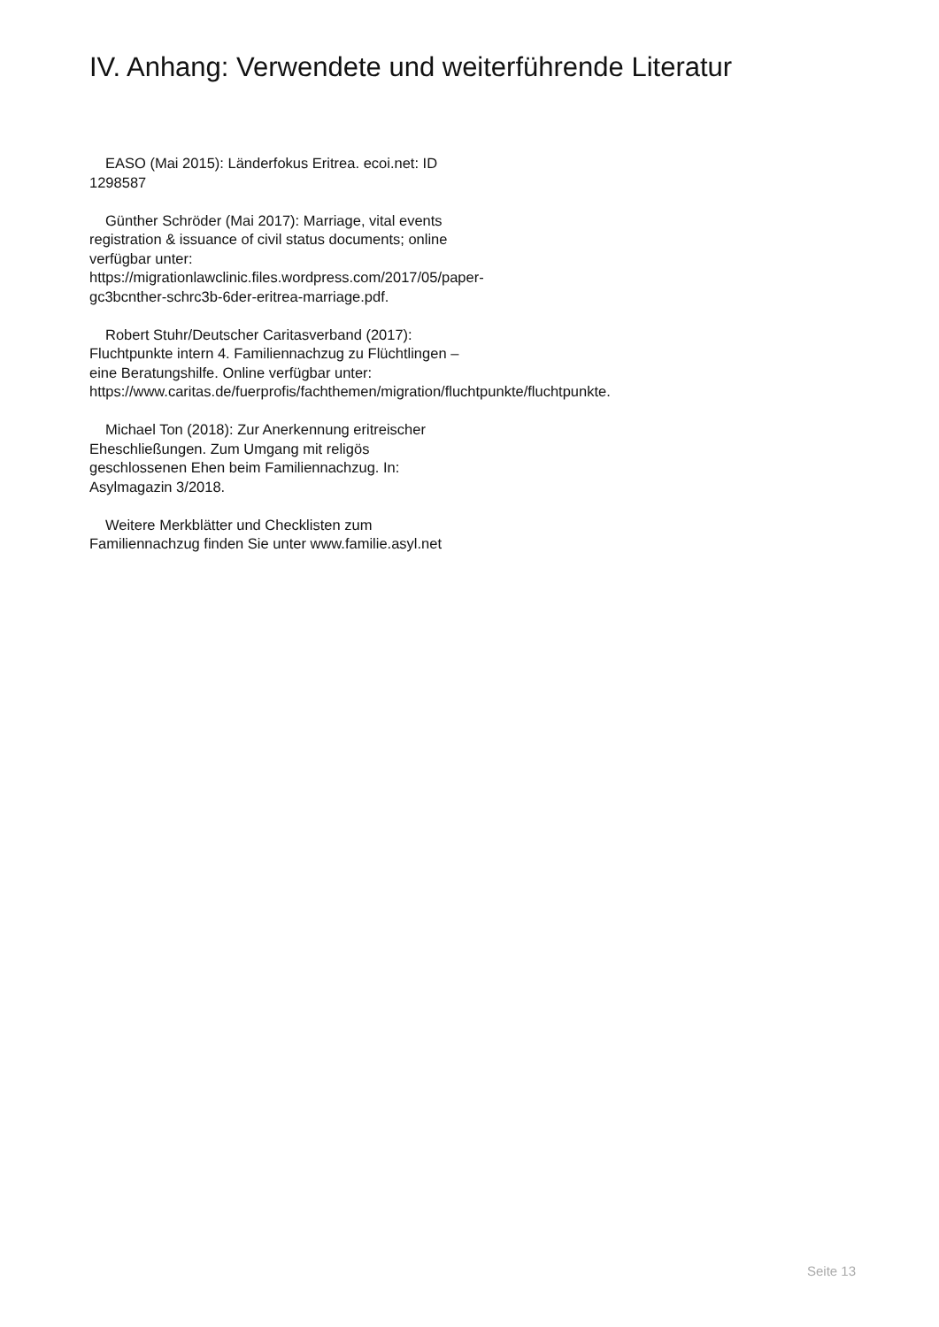IV. Anhang: Verwendete und weiterführende Literatur
EASO (Mai 2015): Länderfokus Eritrea. ecoi.net: ID 1298587
Günther Schröder (Mai 2017): Marriage, vital events registration & issuance of civil status documents; online verfügbar unter: https://migrationlawclinic.files.wordpress.com/2017/05/paper-gc3bcnther-schrc3b-6der-eritrea-marriage.pdf.
Robert Stuhr/Deutscher Caritasverband (2017): Fluchtpunkte intern 4. Familiennachzug zu Flüchtlingen – eine Beratungshilfe. Online verfügbar unter: https://www.caritas.de/fuerprofis/fachthemen/migration/fluchtpunkte/fluchtpunkte.
Michael Ton (2018): Zur Anerkennung eritreischer Eheschließungen. Zum Umgang mit religös geschlossenen Ehen beim Familiennachzug. In: Asylmagazin 3/2018.
Weitere Merkblätter und Checklisten zum Familiennachzug finden Sie unter www.familie.asyl.net
Seite 13